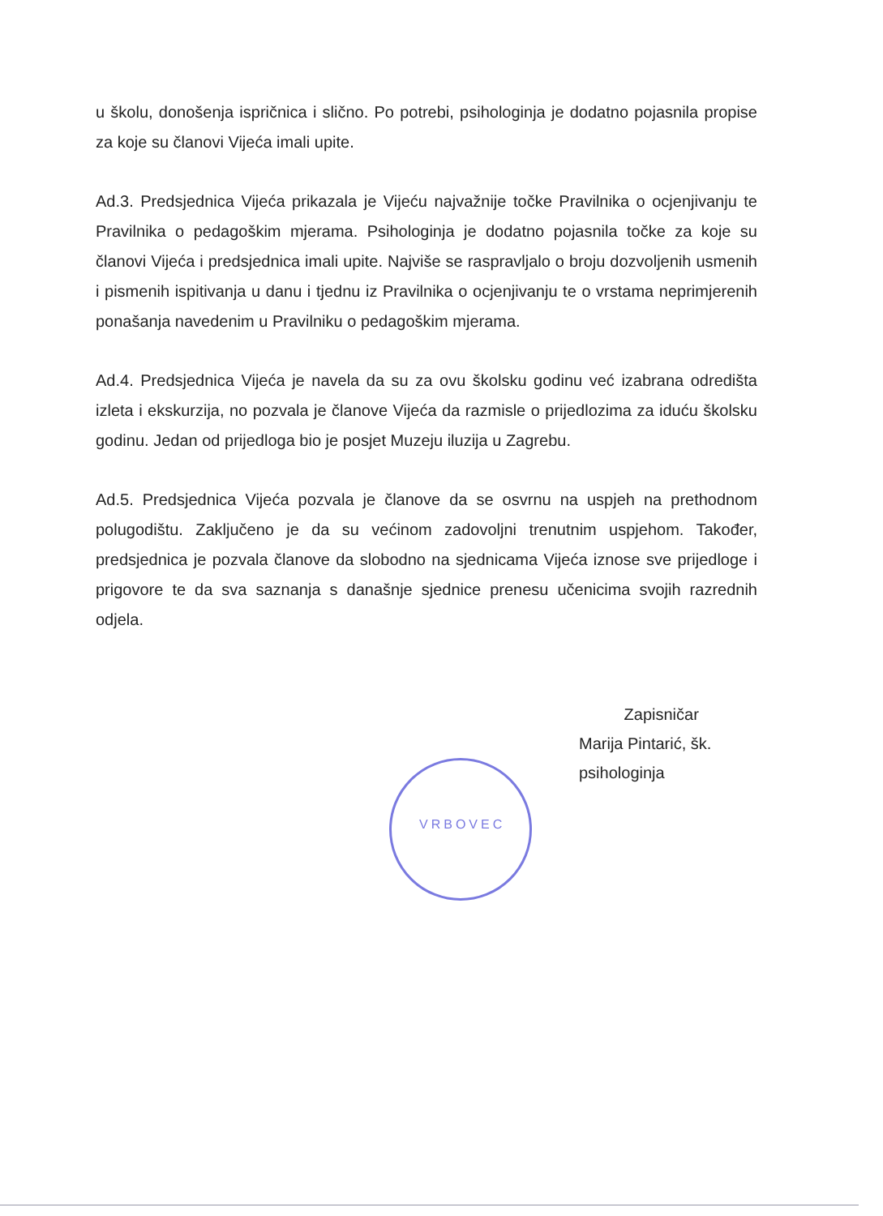u školu, donošenja ispričnica i slično. Po potrebi, psihologinja je dodatno pojasnila propise za koje su članovi Vijeća imali upite.
Ad.3. Predsjednica Vijeća prikazala je Vijeću najvažnije točke Pravilnika o ocjenjivanju te Pravilnika o pedagoškim mjerama. Psihologinja je dodatno pojasnila točke za koje su članovi Vijeća i predsjednica imali upite. Najviše se raspravljalo o broju dozvoljenih usmenih i pismenih ispitivanja u danu i tjednu iz Pravilnika o ocjenjivanju te o vrstama neprimjerenih ponašanja navedenim u Pravilniku o pedagoškim mjerama.
Ad.4. Predsjednica Vijeća je navela da su za ovu školsku godinu već izabrana odredišta izleta i ekskurzija, no pozvala je članove Vijeća da razmisle o prijedlozima za iduću školsku godinu. Jedan od prijedloga bio je posjet Muzeju iluzija u Zagrebu.
Ad.5. Predsjednica Vijeća pozvala je članove da se osvrnu na uspjeh na prethodnom polugodištu. Zaključeno je da su većinom zadovoljni trenutnim uspjehom. Također, predsjednica je pozvala članove da slobodno na sjednicama Vijeća iznose sve prijedloge i prigovore te da sva saznanja s današnje sjednice prenesu učenicima svojih razrednih odjela.
Zapisničar
Marija Pintarić, šk. psihologinja
VRBOVEC